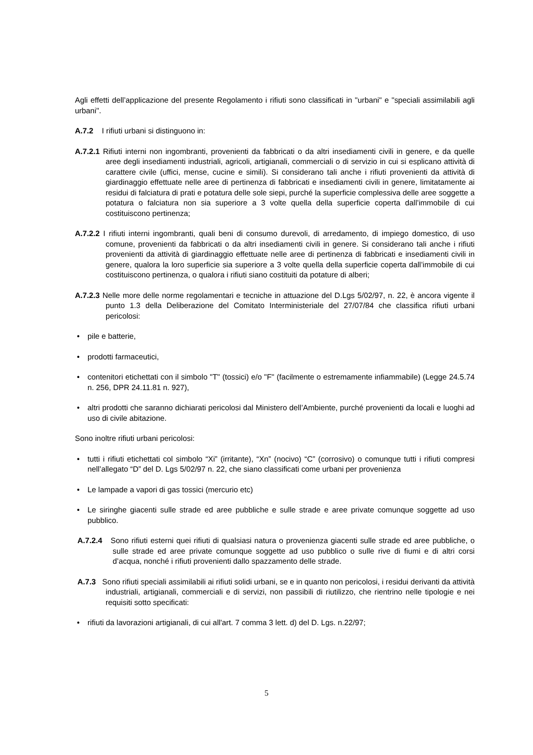Agli effetti dell’applicazione del presente Regolamento i rifiuti sono classificati in "urbani" e "speciali assimilabili agli urbani".
A.7.2 I rifiuti urbani si distinguono in:
A.7.2.1 Rifiuti interni non ingombranti, provenienti da fabbricati o da altri insediamenti civili in genere, e da quelle aree degli insediamenti industriali, agricoli, artigianali, commerciali o di servizio in cui si esplicano attività di carattere civile (uffici, mense, cucine e simili). Si considerano tali anche i rifiuti provenienti da attività di giardinaggio effettuate nelle aree di pertinenza di fabbricati e insediamenti civili in genere, limitatamente ai residui di falciatura di prati e potatura delle sole siepi, purché la superficie complessiva delle aree soggette a potatura o falciatura non sia superiore a 3 volte quella della superficie coperta dall’immobile di cui costituiscono pertinenza;
A.7.2.2 I rifiuti interni ingombranti, quali beni di consumo durevoli, di arredamento, di impiego domestico, di uso comune, provenienti da fabbricati o da altri insediamenti civili in genere. Si considerano tali anche i rifiuti provenienti da attività di giardinaggio effettuate nelle aree di pertinenza di fabbricati e insediamenti civili in genere, qualora la loro superficie sia superiore a 3 volte quella della superficie coperta dall’immobile di cui costituiscono pertinenza, o qualora i rifiuti siano costituiti da potature di alberi;
A.7.2.3 Nelle more delle norme regolamentari e tecniche in attuazione del D.Lgs 5/02/97, n. 22, è ancora vigente il punto 1.3 della Deliberazione del Comitato Interministeriale del 27/07/84 che classifica rifiuti urbani pericolosi:
• pile e batterie,
• prodotti farmaceutici,
• contenitori etichettati con il simbolo "T" (tossici) e/o "F" (facilmente o estremamente infiammabile) (Legge 24.5.74 n. 256, DPR 24.11.81 n. 927),
• altri prodotti che saranno dichiarati pericolosi dal Ministero dell’Ambiente, purché provenienti da locali e luoghi ad uso di civile abitazione.
Sono inoltre rifiuti urbani pericolosi:
• tutti i rifiuti etichettati col simbolo “Xi” (irritante), “Xn” (nocivo) “C” (corrosivo) o comunque tutti i rifiuti compresi nell’allegato “D” del D. Lgs 5/02/97 n. 22, che siano classificati come urbani per provenienza
• Le lampade a vapori di gas tossici (mercurio etc)
• Le siringhe giacenti sulle strade ed aree pubbliche e sulle strade e aree private comunque soggette ad uso pubblico.
A.7.2.4 Sono rifiuti esterni quei rifiuti di qualsiasi natura o provenienza giacenti sulle strade ed aree pubbliche, o sulle strade ed aree private comunque soggette ad uso pubblico o sulle rive di fiumi e di altri corsi d’acqua, nonché i rifiuti provenienti dallo spazzamento delle strade.
A.7.3 Sono rifiuti speciali assimilabili ai rifiuti solidi urbani, se e in quanto non pericolosi, i residui derivanti da attività industriali, artigianali, commerciali e di servizi, non passibili di riutilizzo, che rientrino nelle tipologie e nei requisiti sotto specificati:
• rifiuti da lavorazioni artigianali, di cui all'art. 7 comma 3 lett. d) del D. Lgs. n.22/97;
5